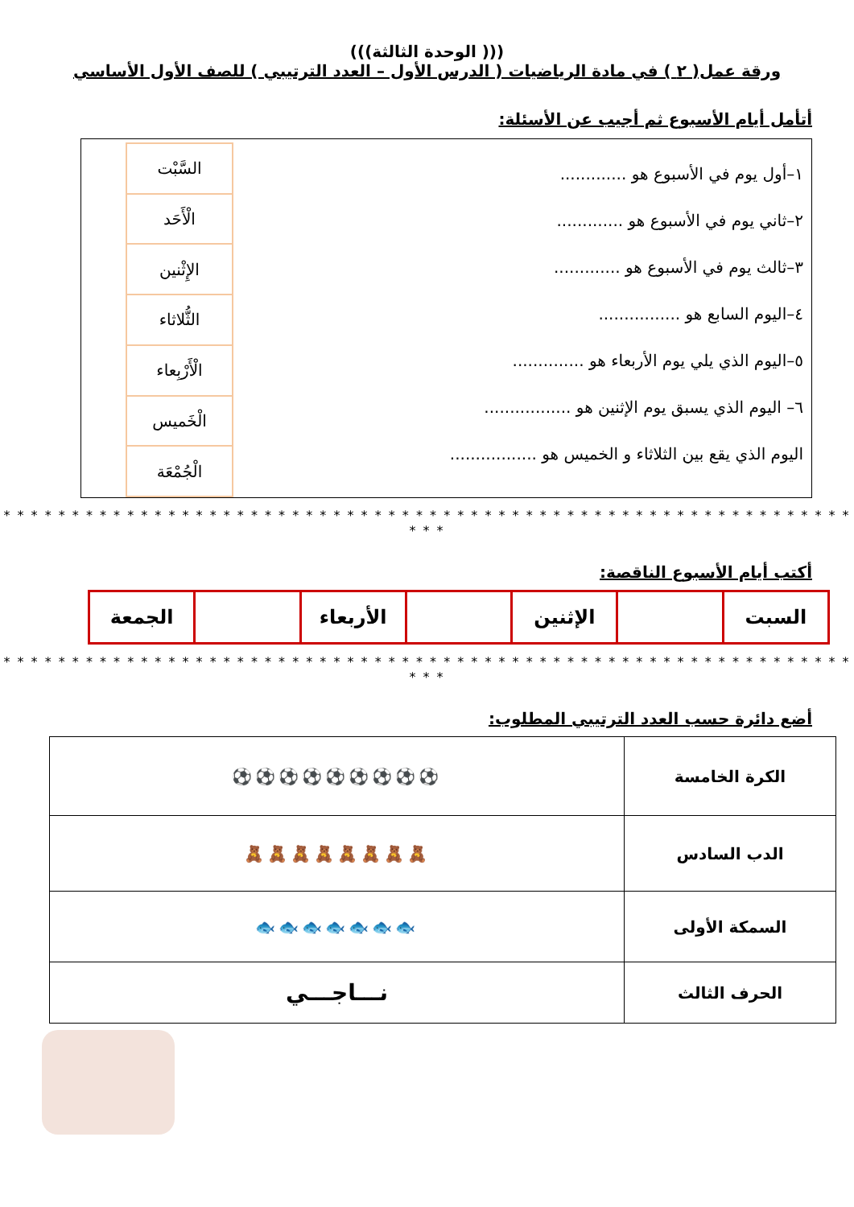((( الوحدة الثالثة)))
ورقة عمل( ٢ ) في مادة الرياضيات ( الدرس الأول – العدد الترتيبي ) للصف الأول الأساسي
أتأمل أيام الأسبوع ثم أجيب عن الأسئلة:
١–أول يوم في الأسبوع هو .............
٢–ثاني يوم في الأسبوع هو .............
٣–ثالث يوم في الأسبوع هو .............
٤–اليوم السابع هو ................
٥–اليوم الذي يلي يوم الأربعاء هو ..............
٦– اليوم الذي يسبق يوم الإثنين هو .................
اليوم الذي يقع بين الثلاثاء و الخميس هو .................
| السَّبْت |
| الْأَحَد |
| الإِثْنين |
| الثُّلاثاء |
| الْأَرْبِعاء |
| الْخَميس |
| الْجُمْعَة |
* * * * * * * * * * * * * * * * * * * * * * * * * * * * * * * * * * * * * * * * * * * * * * * * * * * * * * * * * * * * * * * * *
أكتب أيام الأسبوع الناقصة:
| السبت | | الإثنين | | الأربعاء | | الجمعة |
* * * * * * * * * * * * * * * * * * * * * * * * * * * * * * * * * * * * * * * * * * * * * * * * * * * * * * * * * * * * * * * * *
أضع دائرة حسب العدد الترتيبي المطلوب:
| الكرة الخامسة | ⚽⚽⚽⚽⚽⚽⚽⚽⚽ |
| الدب السادس | 🧸🧸🧸🧸🧸🧸🧸🧸 |
| السمكة الأولى | 🐟🐟🐟🐟🐟🐟🐟 |
| الحرف الثالث | نـــاجـــي |